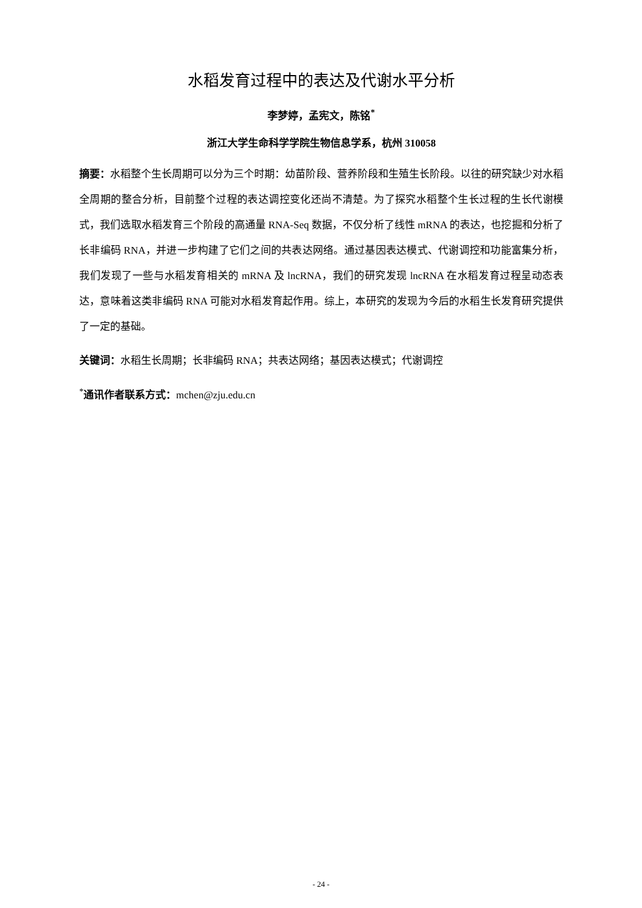水稻发育过程中的表达及代谢水平分析
李梦婷，孟宪文，陈铭<sup>*</sup>
浙江大学生命科学学院生物信息学系，杭州 310058
摘要：水稻整个生长周期可以分为三个时期：幼苗阶段、营养阶段和生殖生长阶段。以往的研究缺少对水稻全周期的整合分析，目前整个过程的表达调控变化还尚不清楚。为了探究水稻整个生长过程的生长代谢模式，我们选取水稻发育三个阶段的高通量 RNA-Seq 数据，不仅分析了线性 mRNA 的表达，也挖掘和分析了长非编码 RNA，并进一步构建了它们之间的共表达网络。通过基因表达模式、代谢调控和功能富集分析，我们发现了一些与水稻发育相关的 mRNA 及 lncRNA，我们的研究发现 lncRNA 在水稻发育过程呈动态表达，意味着这类非编码 RNA 可能对水稻发育起作用。综上，本研究的发现为今后的水稻生长发育研究提供了一定的基础。
关键词：水稻生长周期；长非编码 RNA；共表达网络；基因表达模式；代谢调控
<sup>*</sup> 通讯作者联系方式：mchen@zju.edu.cn
- 24 -